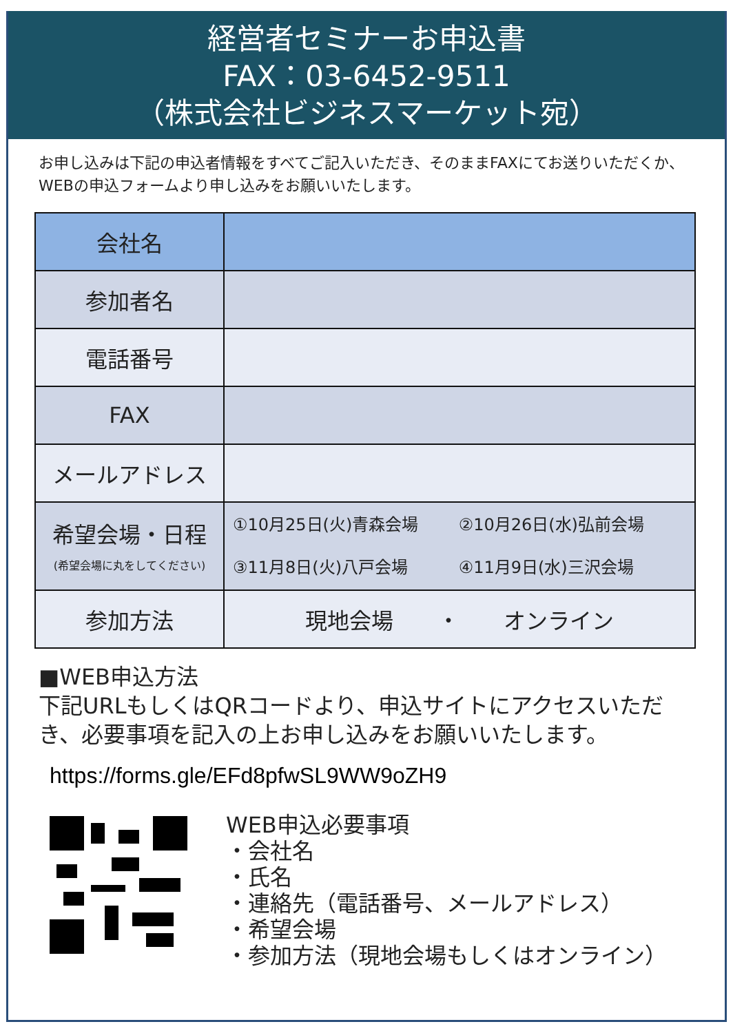経営者セミナーお申込書
FAX：03-6452-9511
（株式会社ビジネスマーケット宛）
お申し込みは下記の申込者情報をすべてご記入いただき、そのままFAXにてお送りいただくか、WEBの申込フォームより申し込みをお願いいたします。
| 会社名 | |
| 参加者名 | |
| 電話番号 | |
| FAX | |
| メールアドレス | |
| 希望会場・日程 (希望会場に丸をしてください) | ①10月25日(火)青森会場 ②10月26日(水)弘前会場 ③11月8日(火)八戸会場 ④11月9日(水)三沢会場 |
| 参加方法 | 現地会場 ・ オンライン |
■WEB申込方法
下記URLもしくはQRコードより、申込サイトにアクセスいただき、必要事項を記入の上お申し込みをお願いいたします。
https://forms.gle/EFd8pfwSL9WW9oZH9
WEB申込必要事項
・会社名
・氏名
・連絡先（電話番号、メールアドレス）
・希望会場
・参加方法（現地会場もしくはオンライン）